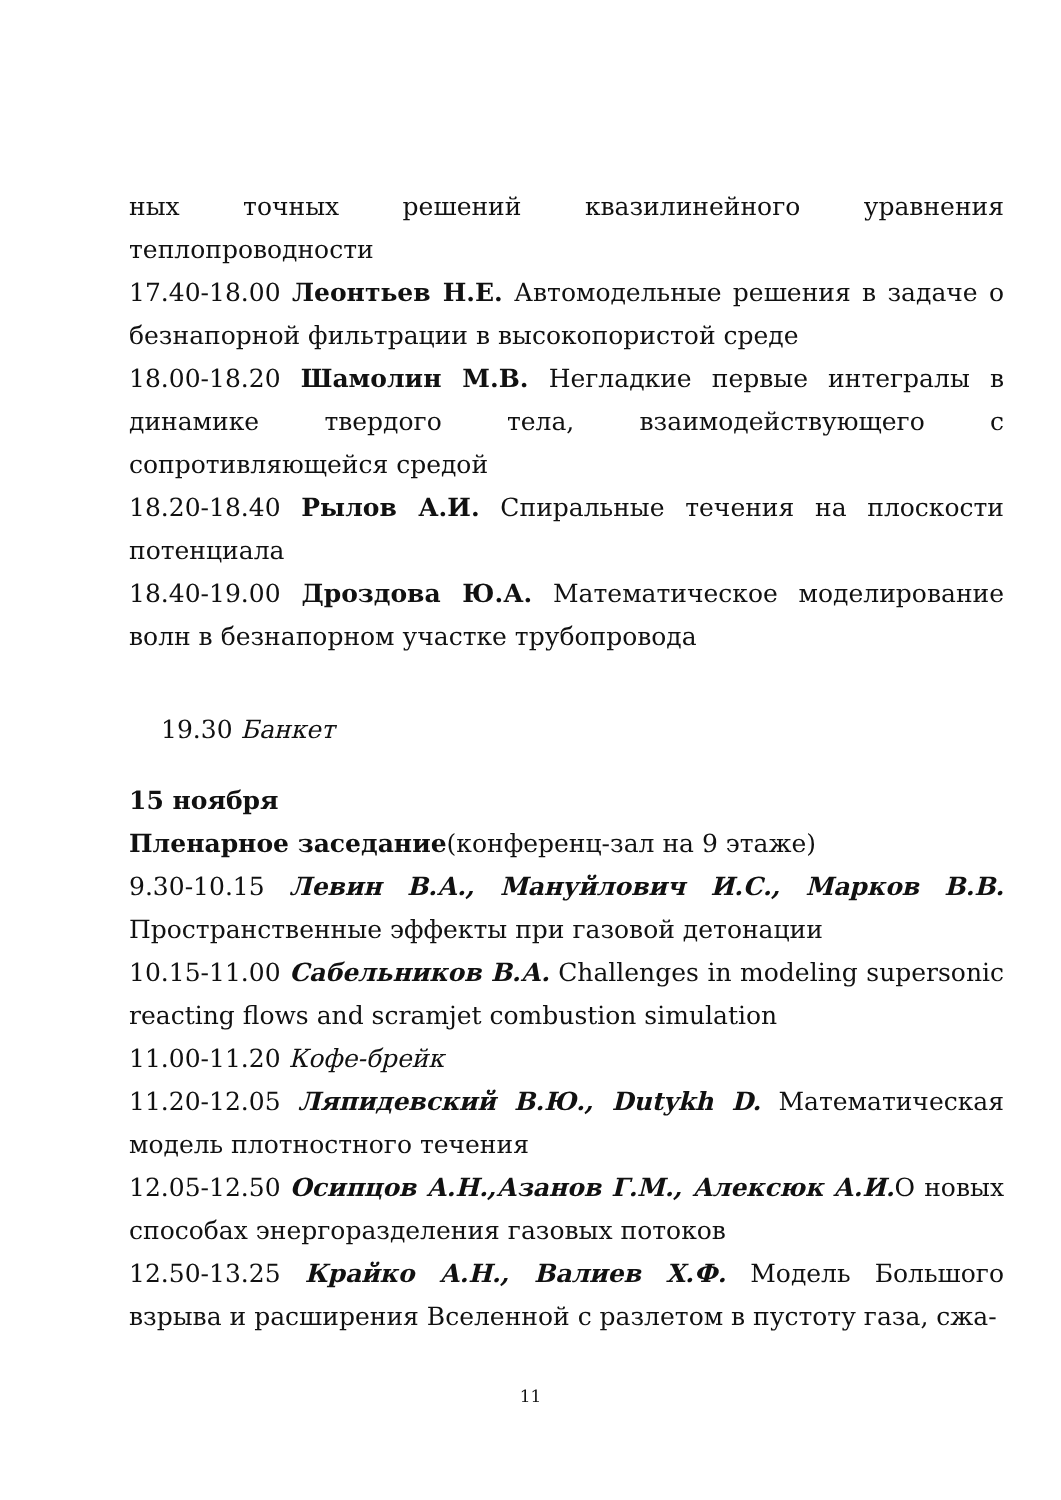ных точных решений квазилинейного уравнения теплопроводности
17.40-18.00 Леонтьев Н.Е. Автомодельные решения в задаче о безнапорной фильтрации в высокопористой среде
18.00-18.20 Шамолин М.В. Негладкие первые интегралы в динамике твердого тела, взаимодействующего с сопротивляющейся средой
18.20-18.40 Рылов А.И. Спиральные течения на плоскости потенциала
18.40-19.00 Дроздова Ю.А. Математическое моделирование волн в безнапорном участке трубопровода
19.30 Банкет
15 ноября
Пленарное заседание(конференц-зал на 9 этаже)
9.30-10.15 Левин В.А., Мануйлович И.С., Марков В.В. Пространственные эффекты при газовой детонации
10.15-11.00 Сабельников В.А. Challenges in modeling supersonic reacting flows and scramjet combustion simulation
11.00-11.20 Кофе-брейк
11.20-12.05 Ляпидевский В.Ю., Dutykh D. Математическая модель плотностного течения
12.05-12.50 Осипцов А.Н.,Азанов Г.М., Алексюк А.И. О новых способах энергоразделения газовых потоков
12.50-13.25 Крайко А.Н., Валиев Х.Ф. Модель Большого взрыва и расширения Вселенной с разлетом в пустоту газа, сжа-
11